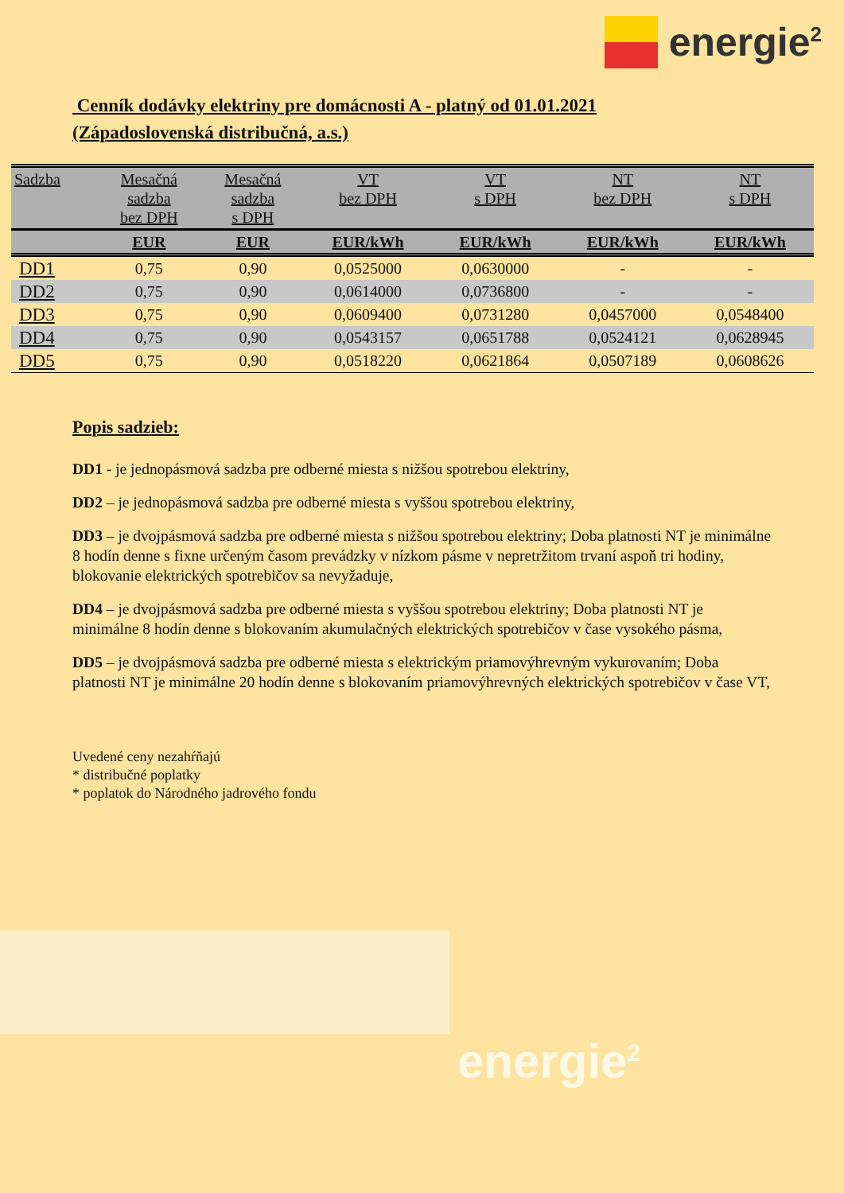energie<sup>2</sup>
Cenník dodávky elektriny pre domácnosti A - platný od 01.01.2021
(Západoslovenská distribučná, a.s.)
| Sadzba | Mesačná sadzba bez DPH | Mesačná sadzba s DPH | VT bez DPH | VT s DPH | NT bez DPH | NT s DPH |
| --- | --- | --- | --- | --- | --- | --- |
| | EUR | EUR | EUR/kWh | EUR/kWh | EUR/kWh | EUR/kWh |
| DD1 | 0,75 | 0,90 | 0,0525000 | 0,0630000 | - | - |
| DD2 | 0,75 | 0,90 | 0,0614000 | 0,0736800 | - | - |
| DD3 | 0,75 | 0,90 | 0,0609400 | 0,0731280 | 0,0457000 | 0,0548400 |
| DD4 | 0,75 | 0,90 | 0,0543157 | 0,0651788 | 0,0524121 | 0,0628945 |
| DD5 | 0,75 | 0,90 | 0,0518220 | 0,0621864 | 0,0507189 | 0,0608626 |
Popis sadzieb:
DD1 - je jednopásmová sadzba pre odberné miesta s nižšou spotrebou elektriny,
DD2 – je jednopásmová sadzba pre odberné miesta s vyššou spotrebou elektriny,
DD3 – je dvojpásmová sadzba pre odberné miesta s nižšou spotrebou elektriny; Doba platnosti NT je minimálne 8 hodín denne s fixne určeným časom prevádzky v nízkom pásme v nepretržitom trvaní aspoň tri hodiny, blokovanie elektrických spotrebičov sa nevyžaduje,
DD4 – je dvojpásmová sadzba pre odberné miesta s vyššou spotrebou elektriny; Doba platnosti NT je minimálne 8 hodín denne s blokovaním akumulačných elektrických spotrebičov v čase vysokého pásma,
DD5 – je dvojpásmová sadzba pre odberné miesta s elektrickým priamovýhrevným vykurovaním; Doba platnosti NT je minimálne 20 hodín denne s blokovaním priamovýhrevných elektrických spotrebičov v čase VT,
Uvedené ceny nezahŕňajú
* distribučné poplatky
* poplatok do Národného jadrového fondu
energie<sup>2</sup>